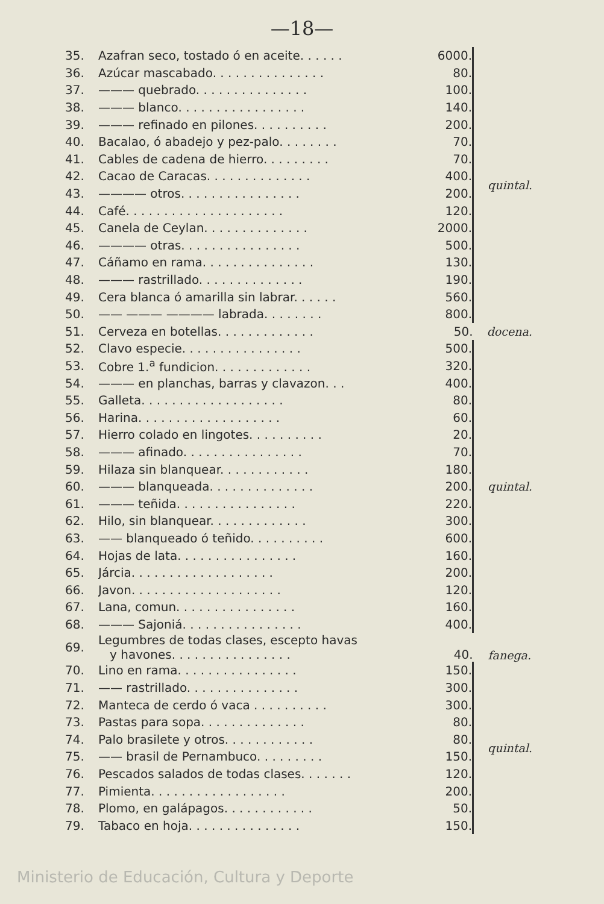—18—
| 35. | Azafran seco, tostado ó en aceite. . . . . . | 6000. | quintal. |
| 36. | Azúcar mascabado. . . . . . . . . . . . . . . | 80. | |
| 37. | ——— quebrado. . . . . . . . . . . . . . . | 100. | |
| 38. | ——— blanco. . . . . . . . . . . . . . . . . | 140. | |
| 39. | ——— refinado en pilones. . . . . . . . . . | 200. | |
| 40. | Bacalao, ó abadejo y pez-palo. . . . . . . . | 70. | |
| 41. | Cables de cadena de hierro. . . . . . . . . | 70. | |
| 42. | Cacao de Caracas. . . . . . . . . . . . . . | 400. | |
| 43. | ———— otros. . . . . . . . . . . . . . . . | 200. | |
| 44. | Café. . . . . . . . . . . . . . . . . . . . . | 120. | |
| 45. | Canela de Ceylan. . . . . . . . . . . . . . | 2000. | |
| 46. | ———— otras. . . . . . . . . . . . . . . . | 500. | |
| 47. | Cáñamo en rama. . . . . . . . . . . . . . . | 130. | |
| 48. | ——— rastrillado. . . . . . . . . . . . . . | 190. | |
| 49. | Cera blanca ó amarilla sin labrar. . . . . . | 560. | |
| 50. | —— ——— ———— labrada. . . . . . . . | 800. | |
| 51. | Cerveza en botellas. . . . . . . . . . . . . | 50. | docena. |
| 52. | Clavo especie. . . . . . . . . . . . . . . . | 500. | quintal. |
| 53. | Cobre 1.<sup>a</sup> fundicion. . . . . . . . . . . . . | 320. | |
| 54. | ——— en planchas, barras y clavazon. . . | 400. | |
| 55. | Galleta. . . . . . . . . . . . . . . . . . . | 80. | |
| 56. | Harina. . . . . . . . . . . . . . . . . . . | 60. | |
| 57. | Hierro colado en lingotes. . . . . . . . . . | 20. | |
| 58. | ——— afinado. . . . . . . . . . . . . . . . | 70. | |
| 59. | Hilaza sin blanquear. . . . . . . . . . . . | 180. | |
| 60. | ——— blanqueada. . . . . . . . . . . . . . | 200. | |
| 61. | ——— teñida. . . . . . . . . . . . . . . . | 220. | |
| 62. | Hilo, sin blanquear. . . . . . . . . . . . . | 300. | |
| 63. | —— blanqueado ó teñido. . . . . . . . . . | 600. | |
| 64. | Hojas de lata. . . . . . . . . . . . . . . . | 160. | |
| 65. | Járcia. . . . . . . . . . . . . . . . . . . | 200. | |
| 66. | Javon. . . . . . . . . . . . . . . . . . . . | 120. | |
| 67. | Lana, comun. . . . . . . . . . . . . . . . | 160. | |
| 68. | ——— Sajoniá. . . . . . . . . . . . . . . . | 400. | |
| 69. | Legumbres de todas clases, escepto havas y havones. . . . . . . . . . . . . . . . | 40. | fanega. |
| 70. | Lino en rama. . . . . . . . . . . . . . . . | 150. | quintal. |
| 71. | —— rastrillado. . . . . . . . . . . . . . . | 300. | |
| 72. | Manteca de cerdo ó vaca . . . . . . . . . . | 300. | |
| 73. | Pastas para sopa. . . . . . . . . . . . . . | 80. | |
| 74. | Palo brasilete y otros. . . . . . . . . . . . | 80. | |
| 75. | —— brasil de Pernambuco. . . . . . . . . | 150. | |
| 76. | Pescados salados de todas clases. . . . . . . | 120. | |
| 77. | Pimienta. . . . . . . . . . . . . . . . . . | 200. | |
| 78. | Plomo, en galápagos. . . . . . . . . . . . | 50. | |
| 79. | Tabaco en hoja. . . . . . . . . . . . . . . | 150. | |
Ministerio de Educación, Cultura y Deporte